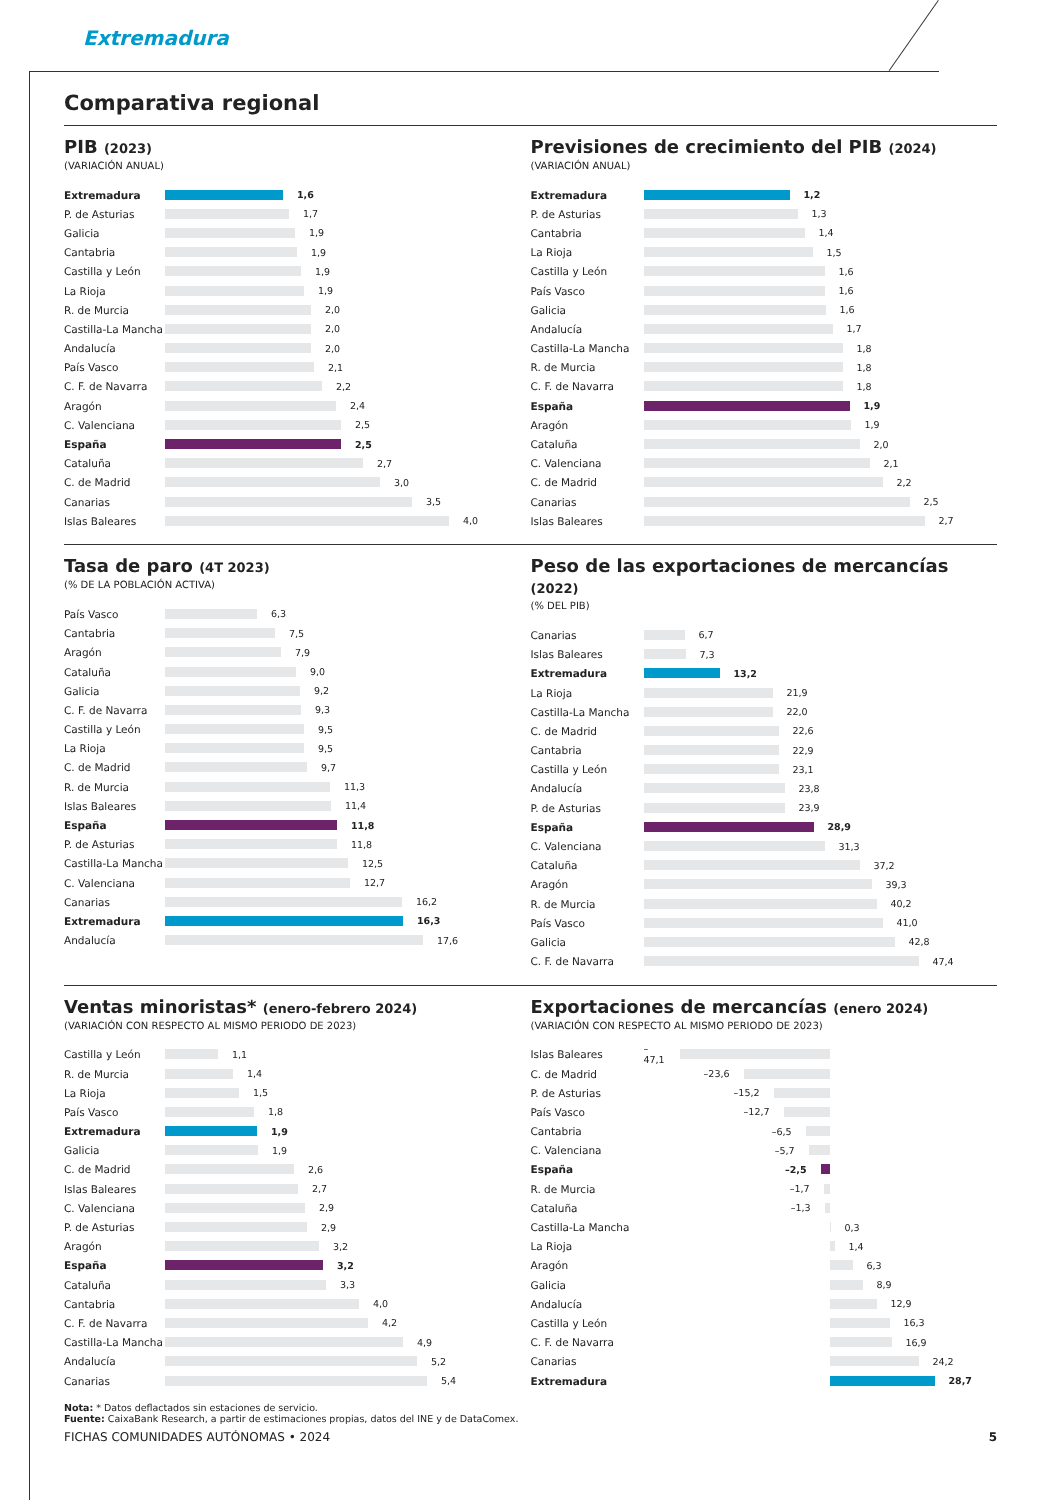Extremadura
Comparativa regional
PIB (2023)
(VARIACIÓN ANUAL)
Extremadura 1,6
P. de Asturias 1,7
Galicia 1,9
Cantabria 1,9
Castilla y León 1,9
La Rioja 1,9
R. de Murcia 2,0
Castilla-La Mancha 2,0
Andalucía 2,0
País Vasco 2,1
C. F. de Navarra 2,2
Aragón 2,4
C. Valenciana 2,5
España 2,5
Cataluña 2,7
C. de Madrid 3,0
Canarias 3,5
Islas Baleares 4,0
Previsiones de crecimiento del PIB (2024)
(VARIACIÓN ANUAL)
Extremadura 1,2
P. de Asturias 1,3
Cantabria 1,4
La Rioja 1,5
Castilla y León 1,6
País Vasco 1,6
Galicia 1,6
Andalucía 1,7
Castilla-La Mancha 1,8
R. de Murcia 1,8
C. F. de Navarra 1,8
España 1,9
Aragón 1,9
Cataluña 2,0
C. Valenciana 2,1
C. de Madrid 2,2
Canarias 2,5
Islas Baleares 2,7
Tasa de paro (4T 2023)
(% DE LA POBLACIÓN ACTIVA)
País Vasco 6,3
Cantabria 7,5
Aragón 7,9
Cataluña 9,0
Galicia 9,2
C. F. de Navarra 9,3
Castilla y León 9,5
La Rioja 9,5
C. de Madrid 9,7
R. de Murcia 11,3
Islas Baleares 11,4
España 11,8
P. de Asturias 11,8
Castilla-La Mancha 12,5
C. Valenciana 12,7
Canarias 16,2
Extremadura 16,3
Andalucía 17,6
Peso de las exportaciones de mercancías (2022)
(% DEL PIB)
Canarias 6,7
Islas Baleares 7,3
Extremadura 13,2
La Rioja 21,9
Castilla-La Mancha 22,0
C. de Madrid 22,6
Cantabria 22,9
Castilla y León 23,1
Andalucía 23,8
P. de Asturias 23,9
España 28,9
C. Valenciana 31,3
Cataluña 37,2
Aragón 39,3
R. de Murcia 40,2
País Vasco 41,0
Galicia 42,8
C. F. de Navarra 47,4
Ventas minoristas* (enero-febrero 2024)
(VARIACIÓN CON RESPECTO AL MISMO PERIODO DE 2023)
Castilla y León 1,1
R. de Murcia 1,4
La Rioja 1,5
País Vasco 1,8
Extremadura 1,9
Galicia 1,9
C. de Madrid 2,6
Islas Baleares 2,7
C. Valenciana 2,9
P. de Asturias 2,9
Aragón 3,2
España 3,2
Cataluña 3,3
Cantabria 4,0
C. F. de Navarra 4,2
Castilla-La Mancha 4,9
Andalucía 5,2
Canarias 5,4
Exportaciones de mercancías (enero 2024)
(VARIACIÓN CON RESPECTO AL MISMO PERIODO DE 2023)
Islas Baleares –47,1
C. de Madrid –23,6
P. de Asturias –15,2
País Vasco –12,7
Cantabria –6,5
C. Valenciana –5,7
España –2,5
R. de Murcia –1,7
Cataluña –1,3
Castilla-La Mancha 0,3
La Rioja 1,4
Aragón 6,3
Galicia 8,9
Andalucía 12,9
Castilla y León 16,3
C. F. de Navarra 16,9
Canarias 24,2
Extremadura 28,7
Nota: * Datos deflactados sin estaciones de servicio.
Fuente: CaixaBank Research, a partir de estimaciones propias, datos del INE y de DataComex.
FICHAS COMUNIDADES AUTÓNOMAS • 2024 5